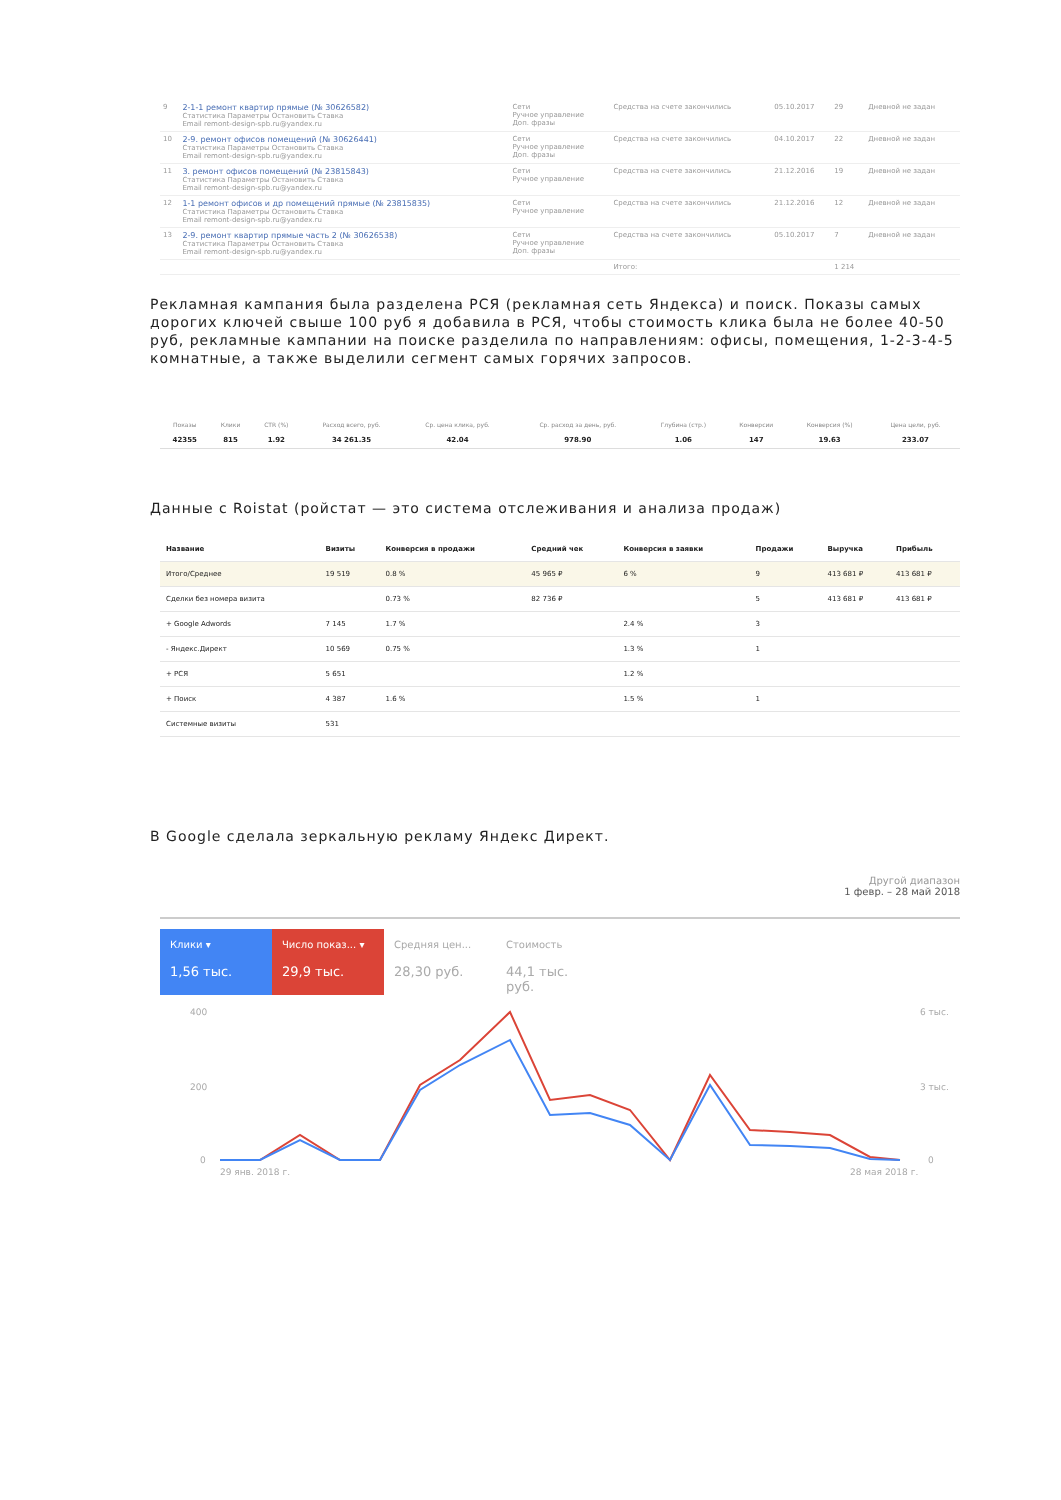| 9 | 2-1-1 ремонт квартир прямые (№ 30626582) Статистика Параметры Остановить Ставка Email remont-design-spb.ru@yandex.ru | Сети Ручное управление Доп. фразы | Средства на счете закончились | 05.10.2017 | 29 | Дневной не задан |
| 10 | 2-9. ремонт офисов помещений (№ 30626441) Статистика Параметры Остановить Ставка Email remont-design-spb.ru@yandex.ru | Сети Ручное управление Доп. фразы | Средства на счете закончились | 04.10.2017 | 22 | Дневной не задан |
| 11 | 3. ремонт офисов помещений (№ 23815843) Статистика Параметры Остановить Ставка Email remont-design-spb.ru@yandex.ru | Сети Ручное управление | Средства на счете закончились | 21.12.2016 | 19 | Дневной не задан |
| 12 | 1-1 ремонт офисов и др помещений прямые (№ 23815835) Статистика Параметры Остановить Ставка Email remont-design-spb.ru@yandex.ru | Сети Ручное управление | Средства на счете закончились | 21.12.2016 | 12 | Дневной не задан |
| 13 | 2-9. ремонт квартир прямые часть 2 (№ 30626538) Статистика Параметры Остановить Ставка Email remont-design-spb.ru@yandex.ru | Сети Ручное управление Доп. фразы | Средства на счете закончились | 05.10.2017 | 7 | Дневной не задан |
| | | | Итого: | | 1 214 | |
Рекламная кампания была разделена РСЯ (рекламная сеть Яндекса) и поиск. Показы самых дорогих ключей свыше 100 руб я добавила в РСЯ, чтобы стоимость клика была не более 40-50 руб, рекламные кампании на поиске разделила по направлениям: офисы, помещения, 1-2-3-4-5 комнатные, а также выделили сегмент самых горячих запросов.
| Показы | Клики | CTR (%) | Расход всего, руб. | Ср. цена клика, руб. | Ср. расход за день, руб. | Глубина (стр.) | Конверсии | Конверсия (%) | Цена цели, руб. |
| --- | --- | --- | --- | --- | --- | --- | --- | --- | --- |
| 42355 | 815 | 1.92 | 34 261.35 | 42.04 | 978.90 | 1.06 | 147 | 19.63 | 233.07 |
Данные с Roistat (ройстат — это система отслеживания и анализа продаж)
| Название | Визиты | Конверсия в продажи | Средний чек | Конверсия в заявки | Продажи | Выручка | Прибыль |
| --- | --- | --- | --- | --- | --- | --- | --- |
| Итого/Среднее | 19 519 | 0.8 % | 45 965 ₽ | 6 % | 9 | 413 681 ₽ | 413 681 ₽ |
| Сделки без номера визита | | 0.73 % | 82 736 ₽ | | 5 | 413 681 ₽ | 413 681 ₽ |
| + Google Adwords | 7 145 | 1.7 % | | 2.4 % | 3 | | |
| - Яндекс.Директ | 10 569 | 0.75 % | | 1.3 % | 1 | | |
| + РСЯ | 5 651 | | | 1.2 % | | | |
| + Поиск | 4 387 | 1.6 % | | 1.5 % | 1 | | |
| Системные визиты | 531 | | | | | | |
В Google сделала зеркальную рекламу Яндекс Директ.
Другой диапазон
1 февр. – 28 май 2018
Клики ▾
1,56 тыс.
Число показ... ▾
29,9 тыс.
Средняя цен...
28,30 руб.
Стоимость
44,1 тыс. руб.
400
200
0
6 тыс.
3 тыс.
0
29 янв. 2018 г.
28 мая 2018 г.